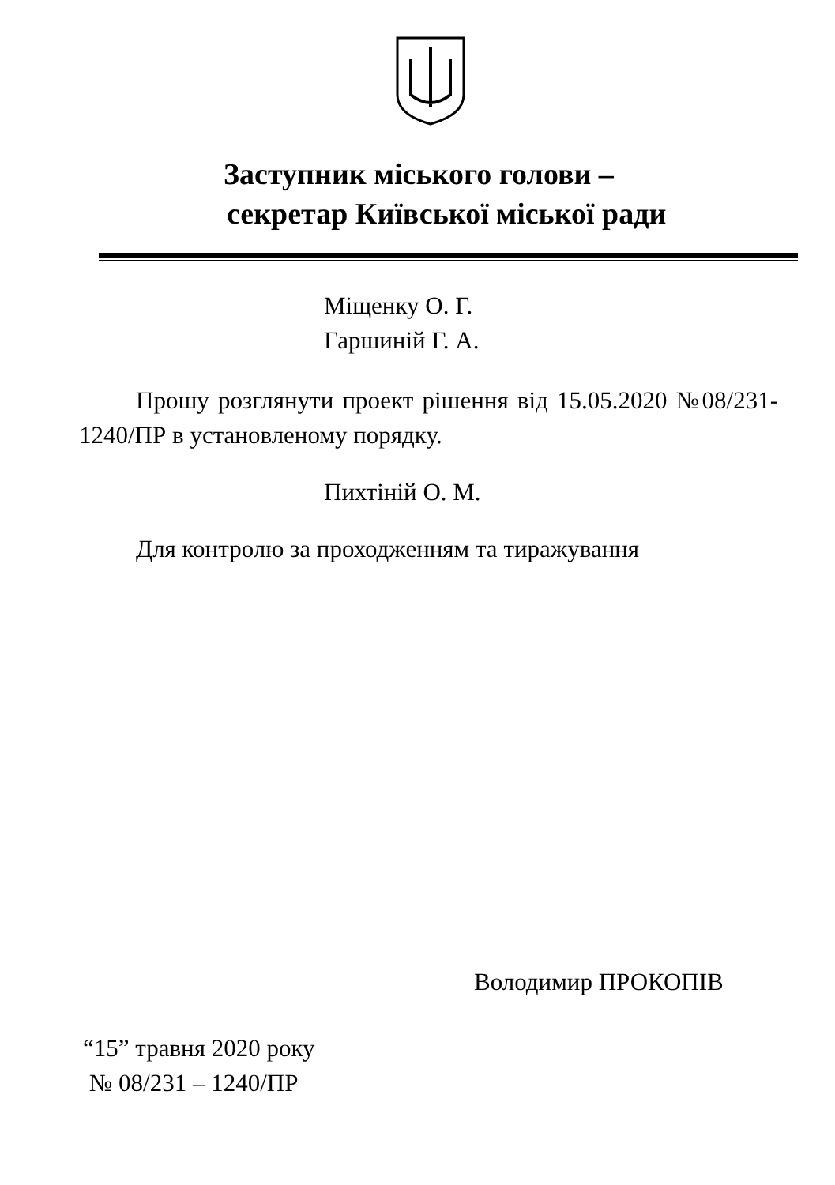Заступник міського голови –
секретар Київської міської ради
Міщенку О. Г.
Гаршиній Г. А.
Прошу розглянути проект рішення від 15.05.2020 №08/231-1240/ПР в установленому порядку.
Пихтіній О. М.
Для контролю за проходженням та тиражування
Володимир ПРОКОПІВ
“15” травня 2020 року
№ 08/231 – 1240/ПР